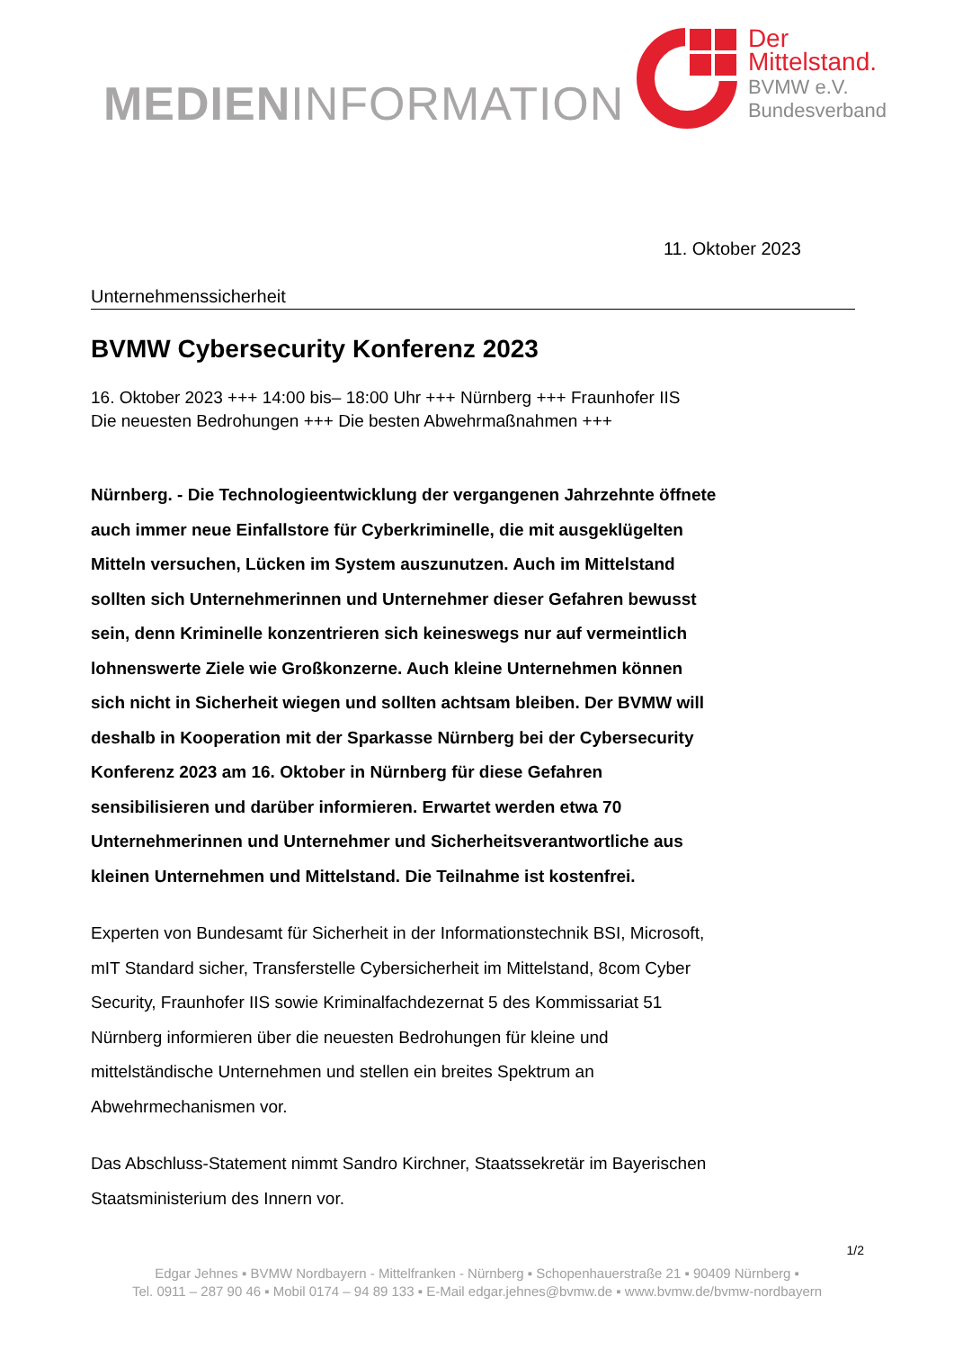MEDIENINFORMATION
Der
Mittelstand.
BVMW e.V.
Bundesverband
11. Oktober 2023
Unternehmenssicherheit
BVMW Cybersecurity Konferenz 2023
16. Oktober 2023 +++ 14:00 bis– 18:00 Uhr +++ Nürnberg +++ Fraunhofer IIS
Die neuesten Bedrohungen +++ Die besten Abwehrmaßnahmen +++
Nürnberg. - Die Technologieentwicklung der vergangenen Jahrzehnte öffnete auch immer neue Einfallstore für Cyberkriminelle, die mit ausgeklügelten Mitteln versuchen, Lücken im System auszunutzen. Auch im Mittelstand sollten sich Unternehmerinnen und Unternehmer dieser Gefahren bewusst sein, denn Kriminelle konzentrieren sich keineswegs nur auf vermeintlich lohnenswerte Ziele wie Großkonzerne. Auch kleine Unternehmen können sich nicht in Sicherheit wiegen und sollten achtsam bleiben. Der BVMW will deshalb in Kooperation mit der Sparkasse Nürnberg bei der Cybersecurity Konferenz 2023 am 16. Oktober in Nürnberg für diese Gefahren sensibilisieren und darüber informieren. Erwartet werden etwa 70 Unternehmerinnen und Unternehmer und Sicherheitsverantwortliche aus kleinen Unternehmen und Mittelstand. Die Teilnahme ist kostenfrei.
Experten von Bundesamt für Sicherheit in der Informationstechnik BSI, Microsoft, mIT Standard sicher, Transferstelle Cybersicherheit im Mittelstand, 8com Cyber Security, Fraunhofer IIS sowie Kriminalfachdezernat 5 des Kommissariat 51 Nürnberg informieren über die neuesten Bedrohungen für kleine und mittelständische Unternehmen und stellen ein breites Spektrum an Abwehrmechanismen vor.
Das Abschluss-Statement nimmt Sandro Kirchner, Staatssekretär im Bayerischen Staatsministerium des Innern vor.
1/2
Edgar Jehnes ▪ BVMW Nordbayern - Mittelfranken - Nürnberg ▪ Schopenhauerstraße 21 ▪ 90409 Nürnberg ▪
Tel. 0911 – 287 90 46 ▪ Mobil 0174 – 94 89 133 ▪ E-Mail edgar.jehnes@bvmw.de ▪ www.bvmw.de/bvmw-nordbayern